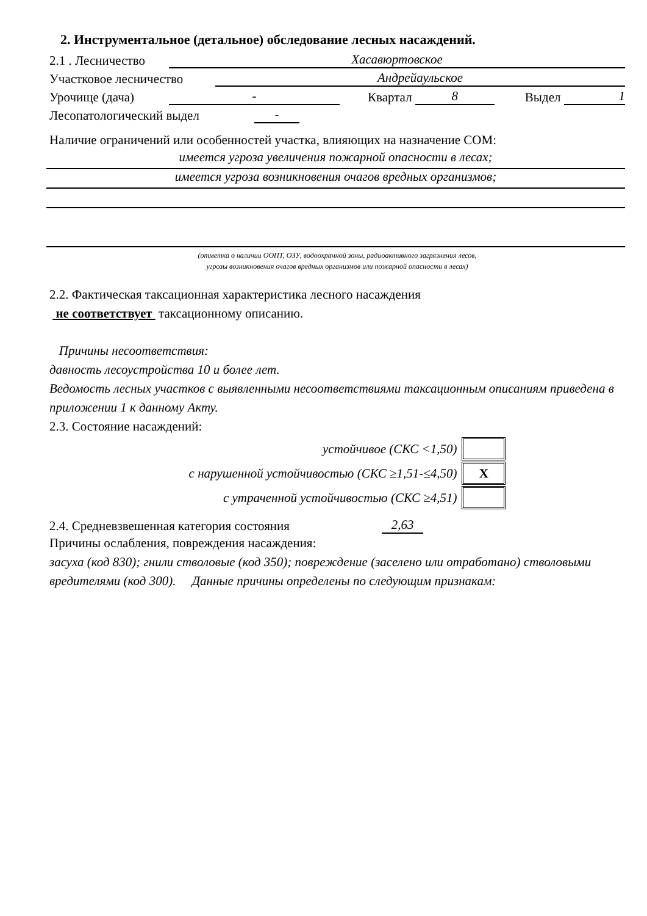2. Инструментальное (детальное) обследование лесных насаждений.
2.1 . Лесничество Хасавюртовское
Участковое лесничество Андрейаульское
Урочище (дача) - Квартал 8 Выдел 1
Лесопатологический выдел -
Наличие ограничений или особенностей участка, влияющих на назначение СОМ:
имеется угроза увеличения пожарной опасности в лесах;
имеется угроза возникновения очагов вредных организмов;
(отметка о наличии ООПТ, ОЗУ, водоохранной зоны, радиоактивного загрязнения лесов,
угрозы возникновения очагов вредных организмов или пожарной опасности в лесах)
2.2. Фактическая таксационная характеристика лесного насаждения
не соответствует таксационному описанию.
Причины несоответствия:
давность лесоустройства 10 и более лет.
Ведомость лесных участков с выявленными несоответствиями таксационным описаниям приведена в приложении 1 к данному Акту.
2.3. Состояние насаждений:
| устойчивое (СКС <1,50) | |
| с нарушенной устойчивостью (СКС ≥1,51-≤4,50) | X |
| с утраченной устойчивостью (СКС ≥4,51) | |
2.4. Средневзвешенная категория состояния 2,63
Причины ослабления, повреждения насаждения:
засуха (код 830); гнили стволовые (код 350); повреждение (заселено или отработано) стволовыми вредителями (код 300). Данные причины определены по следующим признакам: